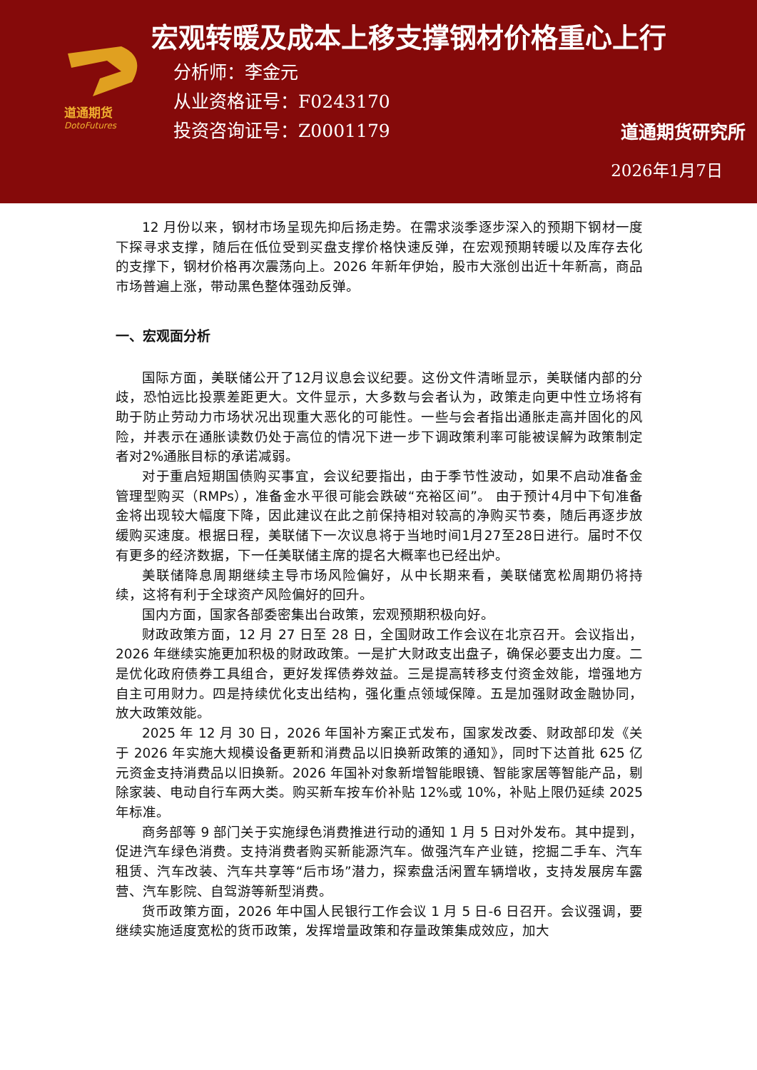道通期货
DotoFutures
宏观转暖及成本上移支撑钢材价格重心上行
分析师：李金元
从业资格证号：F0243170
投资咨询证号：Z0001179
道通期货研究所
2026年1月7日
12 月份以来，钢材市场呈现先抑后扬走势。在需求淡季逐步深入的预期下钢材一度下探寻求支撑，随后在低位受到买盘支撑价格快速反弹，在宏观预期转暖以及库存去化的支撑下，钢材价格再次震荡向上。2026 年新年伊始，股市大涨创出近十年新高，商品市场普遍上涨，带动黑色整体强劲反弹。
一、宏观面分析
国际方面，美联储公开了12月议息会议纪要。这份文件清晰显示，美联储内部的分歧，恐怕远比投票差距更大。文件显示，大多数与会者认为，政策走向更中性立场将有助于防止劳动力市场状况出现重大恶化的可能性。一些与会者指出通胀走高并固化的风险，并表示在通胀读数仍处于高位的情况下进一步下调政策利率可能被误解为政策制定者对2%通胀目标的承诺减弱。
对于重启短期国债购买事宜，会议纪要指出，由于季节性波动，如果不启动准备金管理型购买（RMPs），准备金水平很可能会跌破“充裕区间”。 由于预计4月中下旬准备金将出现较大幅度下降，因此建议在此之前保持相对较高的净购买节奏，随后再逐步放缓购买速度。根据日程，美联储下一次议息将于当地时间1月27至28日进行。届时不仅有更多的经济数据，下一任美联储主席的提名大概率也已经出炉。
美联储降息周期继续主导市场风险偏好，从中长期来看，美联储宽松周期仍将持续，这将有利于全球资产风险偏好的回升。
国内方面，国家各部委密集出台政策，宏观预期积极向好。
财政政策方面，12 月 27 日至 28 日，全国财政工作会议在北京召开。会议指出，2026 年继续实施更加积极的财政政策。一是扩大财政支出盘子，确保必要支出力度。二是优化政府债券工具组合，更好发挥债券效益。三是提高转移支付资金效能，增强地方自主可用财力。四是持续优化支出结构，强化重点领域保障。五是加强财政金融协同，放大政策效能。
2025 年 12 月 30 日，2026 年国补方案正式发布，国家发改委、财政部印发《关于 2026 年实施大规模设备更新和消费品以旧换新政策的通知》，同时下达首批 625 亿元资金支持消费品以旧换新。2026 年国补对象新增智能眼镜、智能家居等智能产品，剔除家装、电动自行车两大类。购买新车按车价补贴 12%或 10%，补贴上限仍延续 2025 年标准。
商务部等 9 部门关于实施绿色消费推进行动的通知 1 月 5 日对外发布。其中提到，促进汽车绿色消费。支持消费者购买新能源汽车。做强汽车产业链，挖掘二手车、汽车租赁、汽车改装、汽车共享等“后市场”潜力，探索盘活闲置车辆增收，支持发展房车露营、汽车影院、自驾游等新型消费。
货币政策方面，2026 年中国人民银行工作会议 1 月 5 日-6 日召开。会议强调，要继续实施适度宽松的货币政策，发挥增量政策和存量政策集成效应，加大